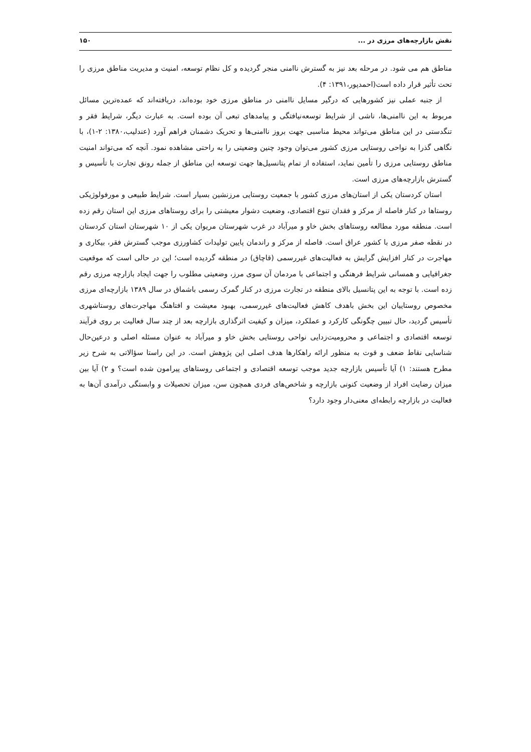نقش بازارچه‌های مرزی در ... ۱۵۰
مناطق هم می شود. در مرحله بعد نیز به گسترش ناامنی منجر گردیده و کل نظام توسعه، امنیت و مدیریت مناطق مرزی را تحت تأثیر قرار داده است(احمدپور،۱۳۹۱: ۴).
از جنبه عملی نیز کشورهایی که درگیر مسایل ناامنی در مناطق مرزی خود بوده‌اند، دریافته‌اند که عمده‌ترین مسائل مربوط به این ناامنی‌ها، ناشی از شرایط توسعه‌نیافتگی و پیامدهای تبعی آن بوده است. به عبارت دیگر، شرایط فقر و تنگدستی در این مناطق می‌تواند محیط مناسبی جهت بروز ناامنی‌ها و تحریک دشمنان فراهم آورد (عندلیب،۱۳۸۰: ۲-۱)، با نگاهی گذرا به نواحی روستایی مرزی کشور می‌توان وجود چنین وضعیتی را به راحتی مشاهده نمود. آنچه که می‌تواند امنیت مناطق روستایی مرزی را تأمین نماید، استفاده از تمام پتانسیل‌ها جهت توسعه این مناطق از جمله رونق تجارت با تأسیس و گسترش بازارچه‌های مرزی است.
استان کردستان یکی از استان‌های مرزی کشور با جمعیت روستایی مرزنشین بسیار است. شرایط طبیعی و مورفولوژیکی روستاها در کنار فاصله از مرکز و فقدان تنوع اقتصادی، وضعیت دشوار معیشتی را برای روستاهای مرزی این استان رقم زده است. منطقه مورد مطالعه روستاهای بخش خاو و میرآباد در غرب شهرستان مریوان یکی از ۱۰ شهرستان استان کردستان در نقطه صفر مرزی با کشور عراق است. فاصله از مرکز و راندمان پایین تولیدات کشاورزی موجب گسترش فقر، بیکاری و مهاجرت در کنار افزایش گرایش به فعالیت‌های غیررسمی (قاچاق) در منطقه گردیده است؛ این در حالی است که موقعیت جغرافیایی و همسانی شرایط فرهنگی و اجتماعی با مردمان آن سوی مرز، وضعیتی مطلوب را جهت ایجاد بازارچه مرزی رقم زده است. با توجه به این پتانسیل بالای منطقه در تجارت مرزی در کنار گمرک رسمی باشماق در سال ۱۳۸۹ بازارچه‌ای مرزی مخصوص روستاییان این بخش باهدف کاهش فعالیت‌های غیررسمی، بهبود معیشت و افتاهنگ مهاجرت‌های روستاشهری تأسیس گردید، حال تبیین چگونگی کارکرد و عملکرد، میزان و کیفیت اثرگذاری بازارچه بعد از چند سال فعالیت بر روی فرآیند توسعه اقتصادی و اجتماعی و محرومیت‌زدایی نواحی روستایی بخش خاو و میرآباد به عنوان مسئله اصلی و درعین‌حال شناسایی نقاط ضعف و قوت به منظور ارائه راهکارها هدف اصلی این پژوهش است. در این راستا سؤالاتی به شرح زیر مطرح هستند: ۱) آیا تأسیس بازارچه جدید موجب توسعه اقتصادی و اجتماعی روستاهای پیرامون شده است؟ و ۲) آیا بین میزان رضایت افراد از وضعیت کنونی بازارچه و شاخص‌های فردی همچون سن، میزان تحصیلات و وابستگی درآمدی آن‌ها به فعالیت در بازارچه رابطه‌ای معنی‌دار وجود دارد؟